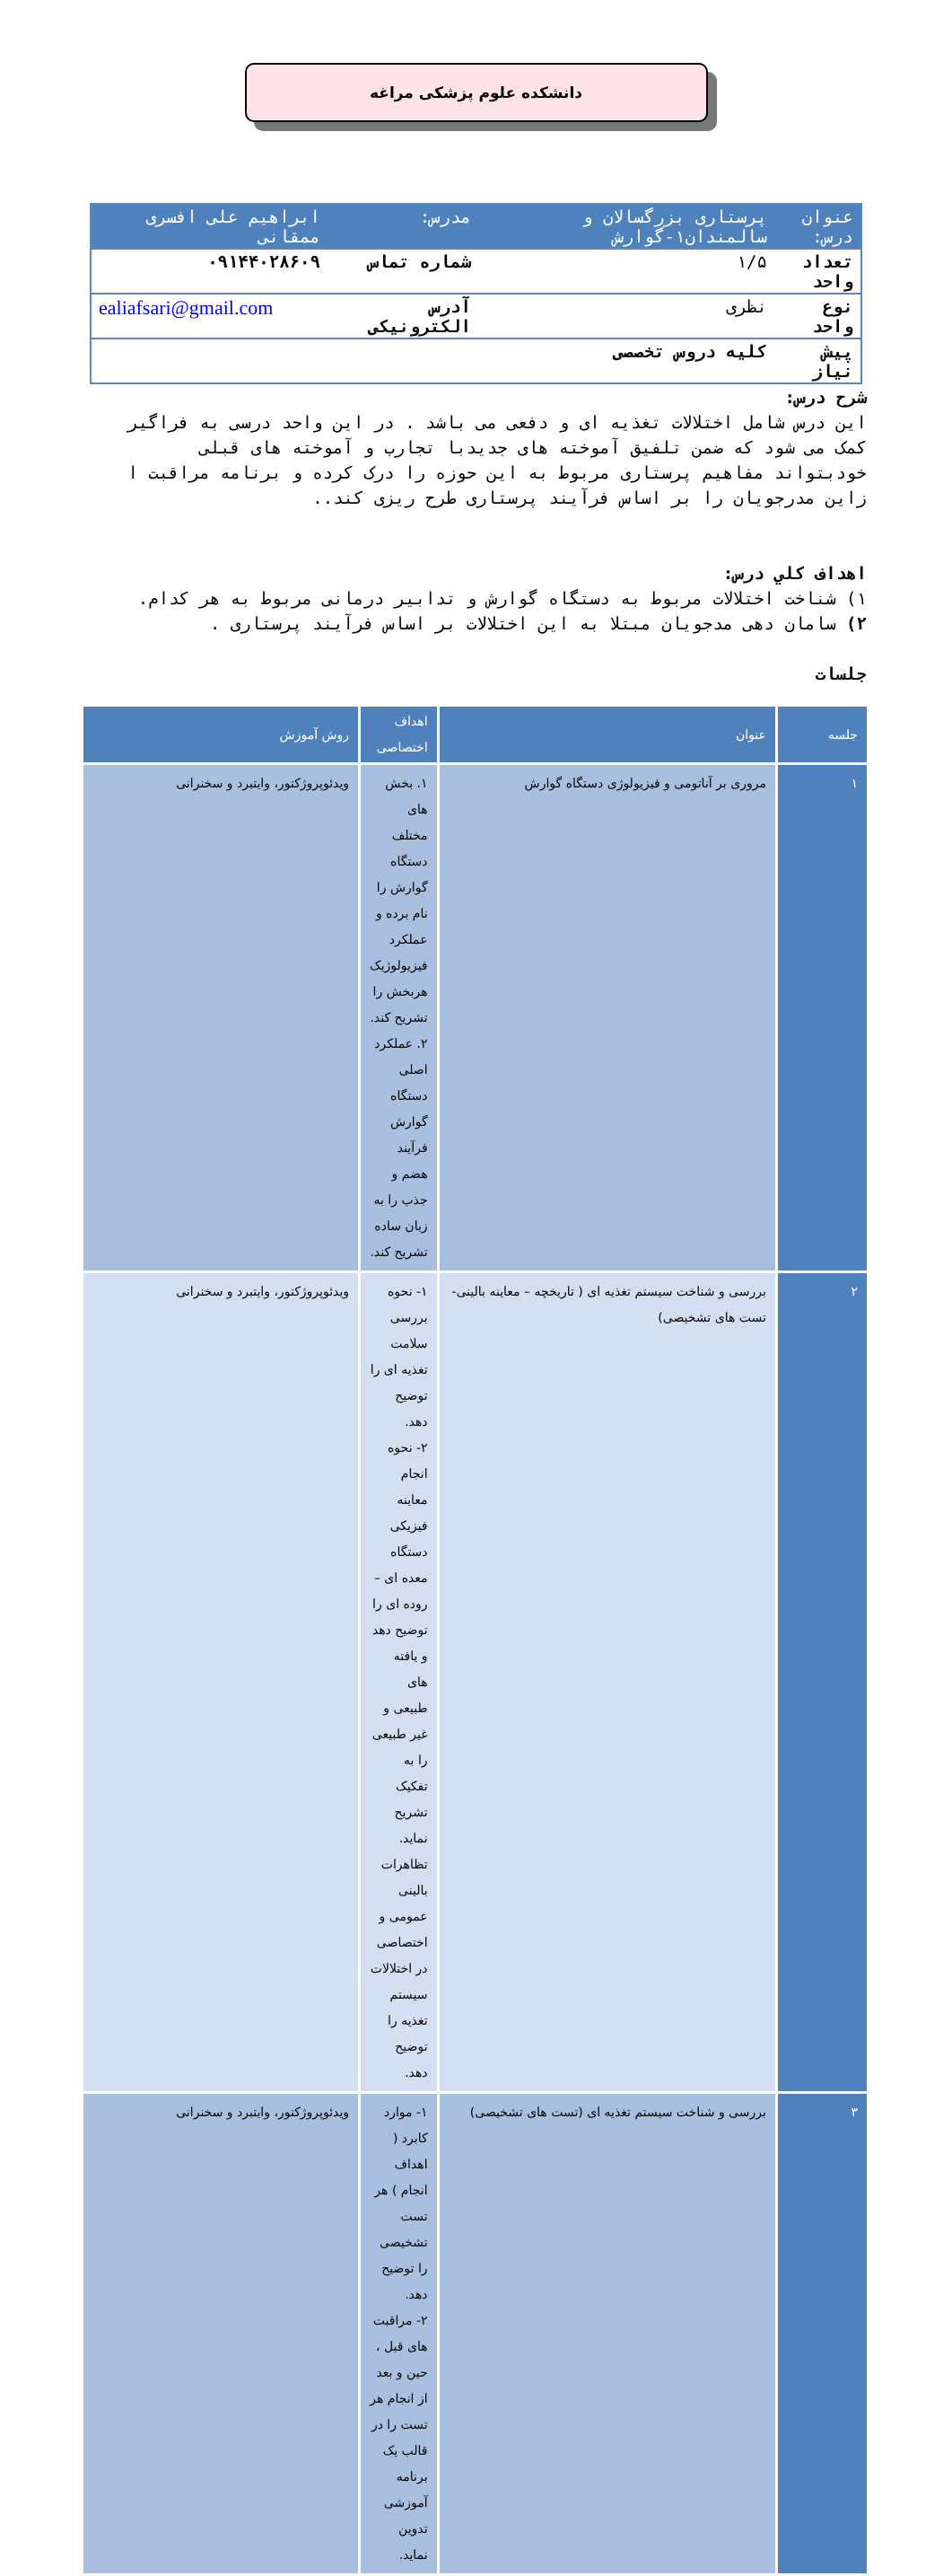دانشکده علوم پزشکی مراغه
| عنوان درس: | پرستاری بزرگسالان و سالمندان۱-گوارش | مدرس: | ابراهیم علی افسری ممقانی |
| تعداد واحد | ۱/۵ | شماره تماس | ۰۹۱۴۴۰۲۸۶۰۹ |
| نوع واحد | نظری | آدرس الکترونیکی | ealiafsari@gmail.com |
| پیش نیاز | کلیه دروس تخصصی | | |
شرح درس:
این درس شامل اختلالات تغذیه ای و دفعی می باشد . در این واحد درسی به فراگیر کمک می شود که ضمن تلفیق آموخته های جدیدبا تجارب و آموخته های قبلی خودبتواند مفاهیم پرستاری مربوط به این حوزه را درک کرده و برنامه مراقبت ا زاین مدرجویان را بر اساس فرآیند پرستاری طرح ریزی کند..
اهداف کلي درس:
۱) شناخت اختلالات مربوط به دستگاه گوارش و تدابیر درمانی مربوط به هر کدام.
۲) سامان دهی مدجویان مبتلا به این اختلالات بر اساس فرآیند پرستاری .
جلسات
| جلسه | عنوان | اهداف اختصاصی | روش آموزش |
| --- | --- | --- | --- |
| ۱ | مروری بر آناتومی و فیزیولوژی دستگاه گوارش | ۱. بخش های مختلف دستگاه گوارش را نام برده و عملکرد فیزیولوژیک هربخش را تشریح کند. ۲. عملکرد اصلی دستگاه گوارش فرآیند هضم و جذب را به زبان ساده تشریح کند. | ویدئوپروژکتور، وایتبرد و سخنرانی |
| ۲ | بررسی و شناخت سیستم تغذیه ای ( تاریخچه – معاینه بالینی- تست های تشخیصی) | ۱- نحوه بررسی سلامت تغذیه ای را توضیح دهد. ۲- نحوه انجام معاینه فیزیکی دستگاه معده ای – روده ای را توضیح دهد و یافته های طبیعی و غیر طبیعی را به تفکیک تشریح نماید. تظاهرات بالینی عمومی و اختصاصی در اختلالات سیستم تغذیه را توضیح دهد. | ویدئوپروژکتور، وایتبرد و سخنرانی |
| ۳ | بررسی و شناخت سیستم تغذیه ای (تست های تشخیصی) | ۱- موارد کابرد ( اهداف انجام ) هر تست تشخیصی را توضیح دهد. ۲- مراقبت های قبل ، حین و بعد از انجام هر تست را در قالب یک برنامه آموزشی تدوین نماید. | ویدئوپروژکتور، وایتبرد و سخنرانی |